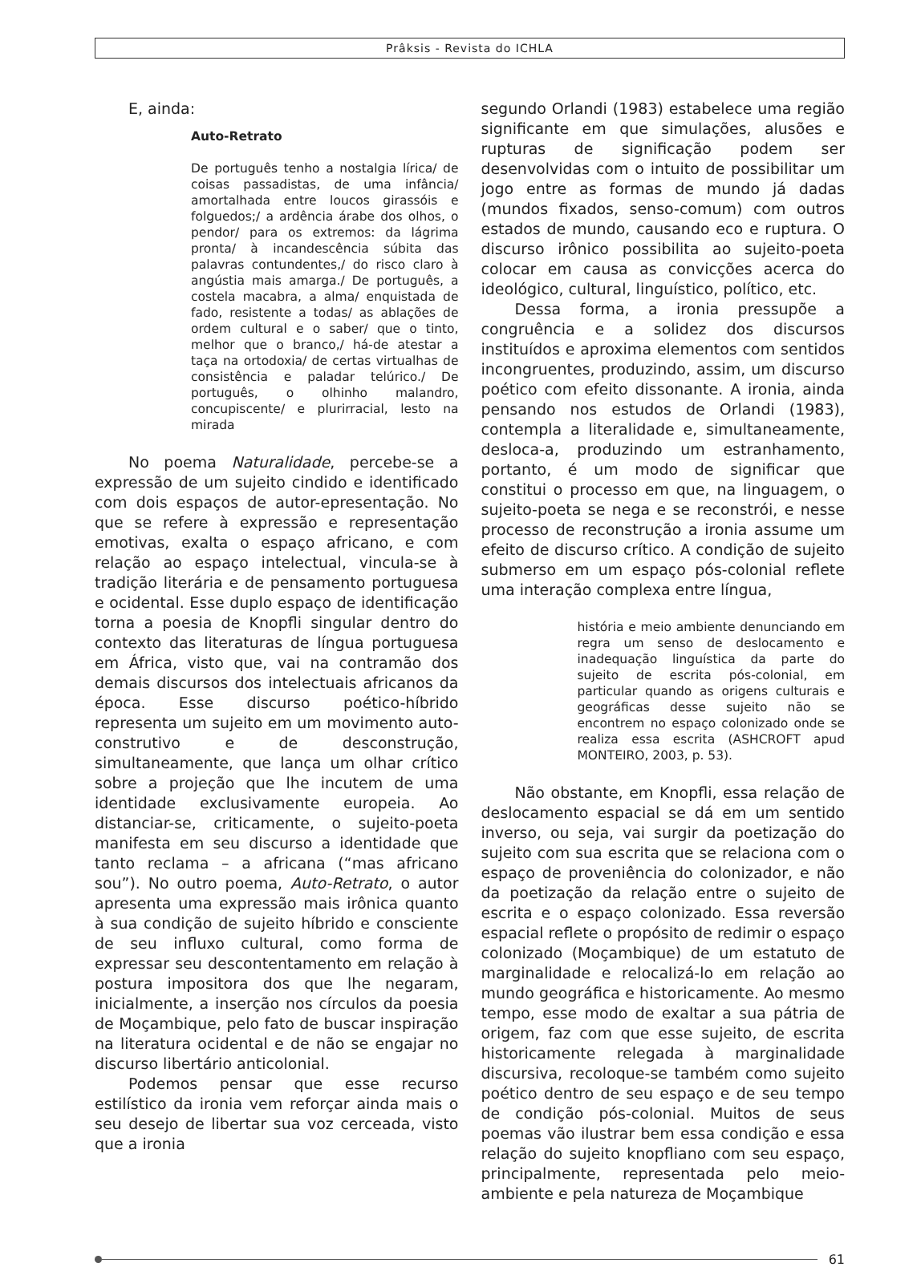Prâksis - Revista do ICHLA
E, ainda:
Auto-Retrato
De português tenho a nostalgia lírica/ de coisas passadistas, de uma infância/ amortalhada entre loucos girassóis e folguedos;/ a ardência árabe dos olhos, o pendor/ para os extremos: da lágrima pronta/ à incandescência súbita das palavras contundentes,/ do risco claro à angústia mais amarga./ De português, a costela macabra, a alma/ enquistada de fado, resistente a todas/ as ablações de ordem cultural e o saber/ que o tinto, melhor que o branco,/ há-de atestar a taça na ortodoxia/ de certas virtualhas de consistência e paladar telúrico./ De português, o olhinho malandro, concupiscente/ e plurirracial, lesto na mirada
No poema Naturalidade, percebe-se a expressão de um sujeito cindido e identificado com dois espaços de autor-epresentação. No que se refere à expressão e representação emotivas, exalta o espaço africano, e com relação ao espaço intelectual, vincula-se à tradição literária e de pensamento portuguesa e ocidental. Esse duplo espaço de identificação torna a poesia de Knopfli singular dentro do contexto das literaturas de língua portuguesa em África, visto que, vai na contramão dos demais discursos dos intelectuais africanos da época. Esse discurso poético-híbrido representa um sujeito em um movimento auto-construtivo e de desconstrução, simultaneamente, que lança um olhar crítico sobre a projeção que lhe incutem de uma identidade exclusivamente europeia. Ao distanciar-se, criticamente, o sujeito-poeta manifesta em seu discurso a identidade que tanto reclama – a africana (“mas africano sou”). No outro poema, Auto-Retrato, o autor apresenta uma expressão mais irônica quanto à sua condição de sujeito híbrido e consciente de seu influxo cultural, como forma de expressar seu descontentamento em relação à postura impositora dos que lhe negaram, inicialmente, a inserção nos círculos da poesia de Moçambique, pelo fato de buscar inspiração na literatura ocidental e de não se engajar no discurso libertário anticolonial.
Podemos pensar que esse recurso estilístico da ironia vem reforçar ainda mais o seu desejo de libertar sua voz cerceada, visto que a ironia
segundo Orlandi (1983) estabelece uma região significante em que simulações, alusões e rupturas de significação podem ser desenvolvidas com o intuito de possibilitar um jogo entre as formas de mundo já dadas (mundos fixados, senso-comum) com outros estados de mundo, causando eco e ruptura. O discurso irônico possibilita ao sujeito-poeta colocar em causa as convicções acerca do ideológico, cultural, linguístico, político, etc.
Dessa forma, a ironia pressupõe a congruência e a solidez dos discursos instituídos e aproxima elementos com sentidos incongruentes, produzindo, assim, um discurso poético com efeito dissonante. A ironia, ainda pensando nos estudos de Orlandi (1983), contempla a literalidade e, simultaneamente, desloca-a, produzindo um estranhamento, portanto, é um modo de significar que constitui o processo em que, na linguagem, o sujeito-poeta se nega e se reconstrói, e nesse processo de reconstrução a ironia assume um efeito de discurso crítico. A condição de sujeito submerso em um espaço pós-colonial reflete uma interação complexa entre língua,
história e meio ambiente denunciando em regra um senso de deslocamento e inadequação linguística da parte do sujeito de escrita pós-colonial, em particular quando as origens culturais e geográficas desse sujeito não se encontrem no espaço colonizado onde se realiza essa escrita (ASHCROFT apud MONTEIRO, 2003, p. 53).
Não obstante, em Knopfli, essa relação de deslocamento espacial se dá em um sentido inverso, ou seja, vai surgir da poetização do sujeito com sua escrita que se relaciona com o espaço de proveniência do colonizador, e não da poetização da relação entre o sujeito de escrita e o espaço colonizado. Essa reversão espacial reflete o propósito de redimir o espaço colonizado (Moçambique) de um estatuto de marginalidade e relocalizá-lo em relação ao mundo geográfica e historicamente. Ao mesmo tempo, esse modo de exaltar a sua pátria de origem, faz com que esse sujeito, de escrita historicamente relegada à marginalidade discursiva, recoloque-se também como sujeito poético dentro de seu espaço e de seu tempo de condição pós-colonial. Muitos de seus poemas vão ilustrar bem essa condição e essa relação do sujeito knopfliano com seu espaço, principalmente, representada pelo meio-ambiente e pela natureza de Moçambique
61